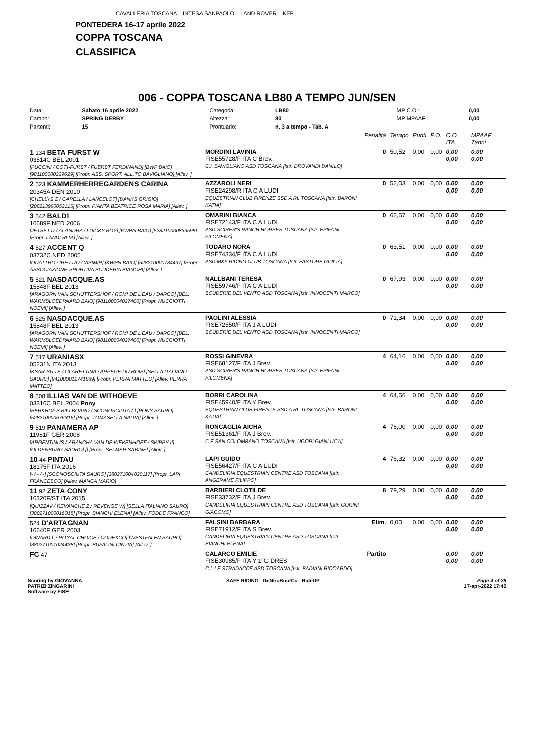CAVALLERIA TOSCANA INTESA SANPAOLO LAND ROVER KEP
PONTEDERA 16-17 aprile 2022
COPPA TOSCANA
CLASSIFICA
006 - COPPA TOSCANA LB80 A TEMPO JUN/SEN
| Data: | Sabato 16 aprile 2022 | Categoria: | LB80 | MP C.O.: | 0,00 | |
| Campo: | SPRING DERBY | Altezza: | 80 | MP MPAAF: | 0,00 | |
| Partenti: | 15 | Prontuario: | n. 3 a tempo - Tab. A | | | |
| | | Penalità | Tempo | Punti | P.O. | C.O. ITA | MPAAF 7anni |
| 1 134 BETA FURST W 03514C BEL 2001 [PUCCINI / COTI-FURST / FUERST FERDINAND] [BWP BAIO] [981100000329629] [Propr. ASS. SPORT. ALL.TO BAVIGLIANO] [Allev. ] | MORDINI LAVINIA FISE55728/F ITA C Brev. C.I. BAVIGLIANO ASD TOSCANA [Istr. DROVANDI DANILO] | 0 | 50,52 | 0,00 | 0,00 | 0,00 0,00 | 0,00 0,00 |
| 2 523 KAMMERHERREGARDENS CARINA 20345A DEN 2010 [CHELLYS Z / CAPELLA / LANCELOT] [DANKS GRIGIO] [208213990052115] [Propr. PIANTA BEATRICE ROSA MARIA] [Allev. ] | AZZAROLI NERI FISE24298/R ITA C A LUDI EQUESTRIAN CLUB FIRENZE SSD A RL TOSCANA [Istr. BARONI KATIA] | 0 | 52,03 | 0,00 | 0,00 | 0,00 0,00 | 0,00 0,00 |
| 3 542 BALDI 16689F NED 2006 [JETSET-D / ALANDRA / LUICKY BOY] [KWPN BAIO] [528210000839598] [Propr. LANDI RITA] [Allev. ] | OMARINI BIANCA FISE72143/F ITA C A LUDI ASD SCIRER'S RANCH HORSES TOSCANA [Istr. EPIFANI FILOMENA] | 0 | 62,67 | 0,00 | 0,00 | 0,00 0,00 | 0,00 0,00 |
| 4 527 ACCENT Q 03732C NED 2005 [QUATTRO / IRETTA / CASIMIR] [KWPN BAIO] [528210000734497] [Propr. ASSOCIAZIONE SPORTIVA SCUDERIA BIANCHI] [Allev. ] | TODARO NORA FISE74334/F ITA C A LUDI ASD M&F RIDING CLUB TOSCANA [Istr. PASTORE GIULIA] | 0 | 63,51 | 0,00 | 0,00 | 0,00 0,00 | 0,00 0,00 |
| 5 521 NASDACQUE.AS 15848F BEL 2013 [ARAGORN VAN SCHUTTERSHOF / ROMI DE L'EAU / DARCO] [BEL. WARMBLOEDPAARD BAIO] [981100004027400] [Propr. NUCCIOTTI NOEMI] [Allev. ] | NALLBANI TERESA FISE59746/F ITA C A LUDI SCUDERIE DEL VENTO ASD TOSCANA [Istr. INNOCENTI MARCO] | 0 | 67,93 | 0,00 | 0,00 | 0,00 0,00 | 0,00 0,00 |
| 6 525 NASDACQUE.AS 15848F BEL 2013 [ARAGORN VAN SCHUTTERSHOF / ROMI DE L'EAU / DARCO] [BEL. WARMBLOEDPAARD BAIO] [981100004027400] [Propr. NUCCIOTTI NOEMI] [Allev. ] | PAOLINI ALESSIA FISE72550/F ITA J A LUDI SCUDERIE DEL VENTO ASD TOSCANA [Istr. INNOCENTI MARCO] | 0 | 71,34 | 0,00 | 0,00 | 0,00 0,00 | 0,00 0,00 |
| 7 517 URANIASX 05231N ITA 2013 [KSAR-SITTE / CLARETTINA / ARPEGE DU BOIS] [SELLA ITALIANO SAURO] [941000012741889] [Propr. PERRA MATTEO] [Allev. PERRA MATTEO] | ROSSI GINEVRA FISE68127/F ITA J Brev. ASD SCIRER'S RANCH HORSES TOSCANA [Istr. EPIFANI FILOMENA] | 4 | 64,16 | 0,00 | 0,00 | 0,00 0,00 | 0,00 0,00 |
| 8 508 ILLIAS VAN DE WITHOEVE 03316C BEL 2004 Pony [BERKHOF'S BILLBOARD / SCONOSCIUTA / ] [PONY SAURO] [528210000676316] [Propr. TOMASELLA NADIA] [Allev. ] | BORRI CAROLINA FISE45940/F ITA Y Brev. EQUESTRIAN CLUB FIRENZE SSD A RL TOSCANA [Istr. BARONI KATIA] | 4 | 64,66 | 0,00 | 0,00 | 0,00 0,00 | 0,00 0,00 |
| 9 519 PANAMERA AP 11981F GER 2008 [ARGENTINUS / ARANCHA VAN DE KIEKENHOEF / SKIPPY II] [OLDENBURG SAURO] [] [Propr. SELMER SABINE] [Allev. ] | RONCAGLIA AICHA FISE51361/F ITA J Brev. C.E.SAN COLOMBANO TOSCANA [Istr. UGORI GIANLUCA] | 4 | 76,00 | 0,00 | 0,00 | 0,00 0,00 | 0,00 0,00 |
| 10 44 PINTAU 18175F ITA 2016 [- / - / -] [SCONOSCIUTA SAURO] [380271004020117] [Propr. LAPI FRANCESCO] [Allev. MANCA MARIO] | LAPI GUIDO FISE56427/F ITA C A LUDI CANDELIRIA EQUESTRIAN CENTRE ASD TOSCANA [Istr. ANGERAME FILIPPO] | 4 | 76,32 | 0,00 | 0,00 | 0,00 0,00 | 0,00 0,00 |
| 11 92 ZETA CONY 16320F/ST ITA 2015 [QUIZZAV / REVANCHE Z / REVENGE W] [SELLA ITALIANO SAURO] [380271000016015] [Propr. BIANCHI ELENA] [Allev. FODDE FRANCO] | BARBIERI CLOTILDE FISE33732/F ITA J Brev. CANDELIRIA EQUESTRIAN CENTRE ASD TOSCANA [Istr. GORINI GIACOMO] | 8 | 79,29 | 0,00 | 0,00 | 0,00 0,00 | 0,00 0,00 |
| 524 D'ARTAGNAN 10640F GER 2003 [DINARD L / ROYAL CHOICE / CODEXCO] [WESTFALEN SAURO] [380271001024438] [Propr. BUFALINI CINZIA] [Allev. ] | FALSINI BARBARA FISE71912/F ITA S Brev. CANDELIRIA EQUESTRIAN CENTRE ASD TOSCANA [Istr. BIANCHI ELENA] | Elim. | 0,00 | 0,00 | 0,00 | 0,00 0,00 | 0,00 0,00 |
| FC 47 | CALARCO EMILIE FISE30985/F ITA Y 1°G DRES C.I. LE STRADACCE ASD TOSCANA [Istr. BADIANI RICCARDO] | Partito | | | | 0,00 0,00 | 0,00 0,00 |
Scoring by GIOVANNA
PATRIZI ZINGARINI
Software by FISE
SAFE RIDING DeNiroBootCo RideUP
Page 4 of 28
17-apr-2022 17:45